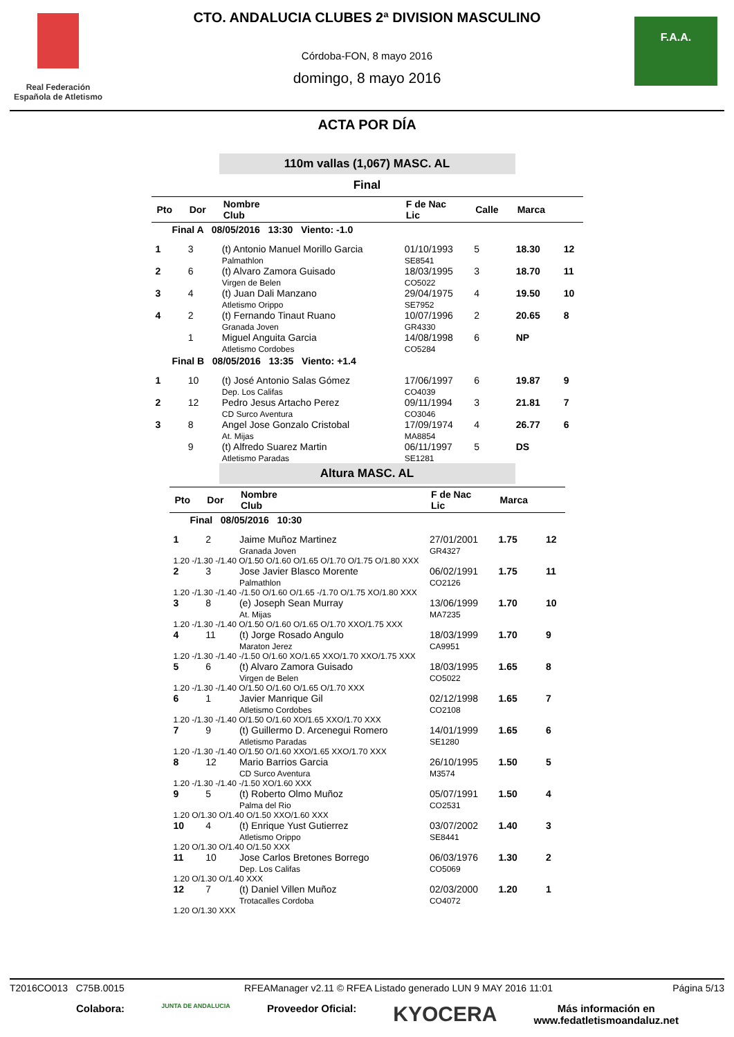Real Federación Española de Atletismo
CTO. ANDALUCIA CLUBES 2ª DIVISION MASCULINO
Córdoba-FON, 8 mayo 2016
domingo, 8 mayo 2016
F.A.A.
ACTA POR DÍA
110m vallas (1,067) MASC. AL
Final
| Pto | Dor | Nombre Club | F de Nac Lic | Calle | Marca | |
| --- | --- | --- | --- | --- | --- | --- |
| Final A 08/05/2016 13:30 Viento: -1.0 | | | | | | |
| 1 | 3 | (t) Antonio Manuel Morillo Garcia Palmathlon | 01/10/1993 SE8541 | 5 | 18.30 | 12 |
| 2 | 6 | (t) Alvaro Zamora Guisado Virgen de Belen | 18/03/1995 CO5022 | 3 | 18.70 | 11 |
| 3 | 4 | (t) Juan Dali Manzano Atletismo Orippo | 29/04/1975 SE7952 | 4 | 19.50 | 10 |
| 4 | 2 | (t) Fernando Tinaut Ruano Granada Joven | 10/07/1996 GR4330 | 2 | 20.65 | 8 |
| | 1 | Miguel Anguita Garcia Atletismo Cordobes | 14/08/1998 CO5284 | 6 | NP | |
| Final B 08/05/2016 13:35 Viento: +1.4 | | | | | | |
| 1 | 10 | (t) José Antonio Salas Gómez Dep. Los Califas | 17/06/1997 CO4039 | 6 | 19.87 | 9 |
| 2 | 12 | Pedro Jesus Artacho Perez CD Surco Aventura | 09/11/1994 CO3046 | 3 | 21.81 | 7 |
| 3 | 8 | Angel Jose Gonzalo Cristobal At. Mijas | 17/09/1974 MA8854 | 4 | 26.77 | 6 |
| | 9 | (t) Alfredo Suarez Martin Atletismo Paradas | 06/11/1997 SE1281 | 5 | DS | |
Altura MASC. AL
| Pto | Dor | Nombre Club | F de Nac Lic | Marca | |
| --- | --- | --- | --- | --- | --- |
| Final 08/05/2016 10:30 | | | | | |
| 1 | 2 | Jaime Muñoz Martinez Granada Joven | 27/01/2001 GR4327 | 1.75 | 12 |
| 1.20 -/1.30 -/1.40 O/1.50 O/1.60 O/1.65 O/1.70 O/1.75 O/1.80 XXX | | | | | |
| 2 | 3 | Jose Javier Blasco Morente Palmathlon | 06/02/1991 CO2126 | 1.75 | 11 |
| 1.20 -/1.30 -/1.40 -/1.50 O/1.60 O/1.65 -/1.70 O/1.75 XO/1.80 XXX | | | | | |
| 3 | 8 | (e) Joseph Sean Murray At. Mijas | 13/06/1999 MA7235 | 1.70 | 10 |
| 1.20 -/1.30 -/1.40 O/1.50 O/1.60 O/1.65 O/1.70 XXO/1.75 XXX | | | | | |
| 4 | 11 | (t) Jorge Rosado Angulo Maraton Jerez | 18/03/1999 CA9951 | 1.70 | 9 |
| 1.20 -/1.30 -/1.40 -/1.50 O/1.60 XO/1.65 XXO/1.70 XXO/1.75 XXX | | | | | |
| 5 | 6 | (t) Alvaro Zamora Guisado Virgen de Belen | 18/03/1995 CO5022 | 1.65 | 8 |
| 1.20 -/1.30 -/1.40 O/1.50 O/1.60 O/1.65 O/1.70 XXX | | | | | |
| 6 | 1 | Javier Manrique Gil Atletismo Cordobes | 02/12/1998 CO2108 | 1.65 | 7 |
| 1.20 -/1.30 -/1.40 O/1.50 O/1.60 XO/1.65 XXO/1.70 XXX | | | | | |
| 7 | 9 | (t) Guillermo D. Arcenegui Romero Atletismo Paradas | 14/01/1999 SE1280 | 1.65 | 6 |
| 1.20 -/1.30 -/1.40 O/1.50 O/1.60 XXO/1.65 XXO/1.70 XXX | | | | | |
| 8 | 12 | Mario Barrios Garcia CD Surco Aventura | 26/10/1995 M3574 | 1.50 | 5 |
| 1.20 -/1.30 -/1.40 -/1.50 XO/1.60 XXX | | | | | |
| 9 | 5 | (t) Roberto Olmo Muñoz Palma del Rio | 05/07/1991 CO2531 | 1.50 | 4 |
| 1.20 O/1.30 O/1.40 O/1.50 XXO/1.60 XXX | | | | | |
| 10 | 4 | (t) Enrique Yust Gutierrez Atletismo Orippo | 03/07/2002 SE8441 | 1.40 | 3 |
| 1.20 O/1.30 O/1.40 O/1.50 XXX | | | | | |
| 11 | 10 | Jose Carlos Bretones Borrego Dep. Los Califas | 06/03/1976 CO5069 | 1.30 | 2 |
| 1.20 O/1.30 O/1.40 XXX | | | | | |
| 12 | 7 | (t) Daniel Villen Muñoz Trotacalles Cordoba | 02/03/2000 CO4072 | 1.20 | 1 |
| 1.20 O/1.30 XXX | | | | | |
T2016CO013 C75B.0015 RFEAManager v2.11 © RFEA Listado generado LUN 9 MAY 2016 11:01 Página 5/13
Colabora: JUNTA DE ANDALUCIA Proveedor Oficial: KYOCERA Más información en
www.fedatletismoandaluz.net